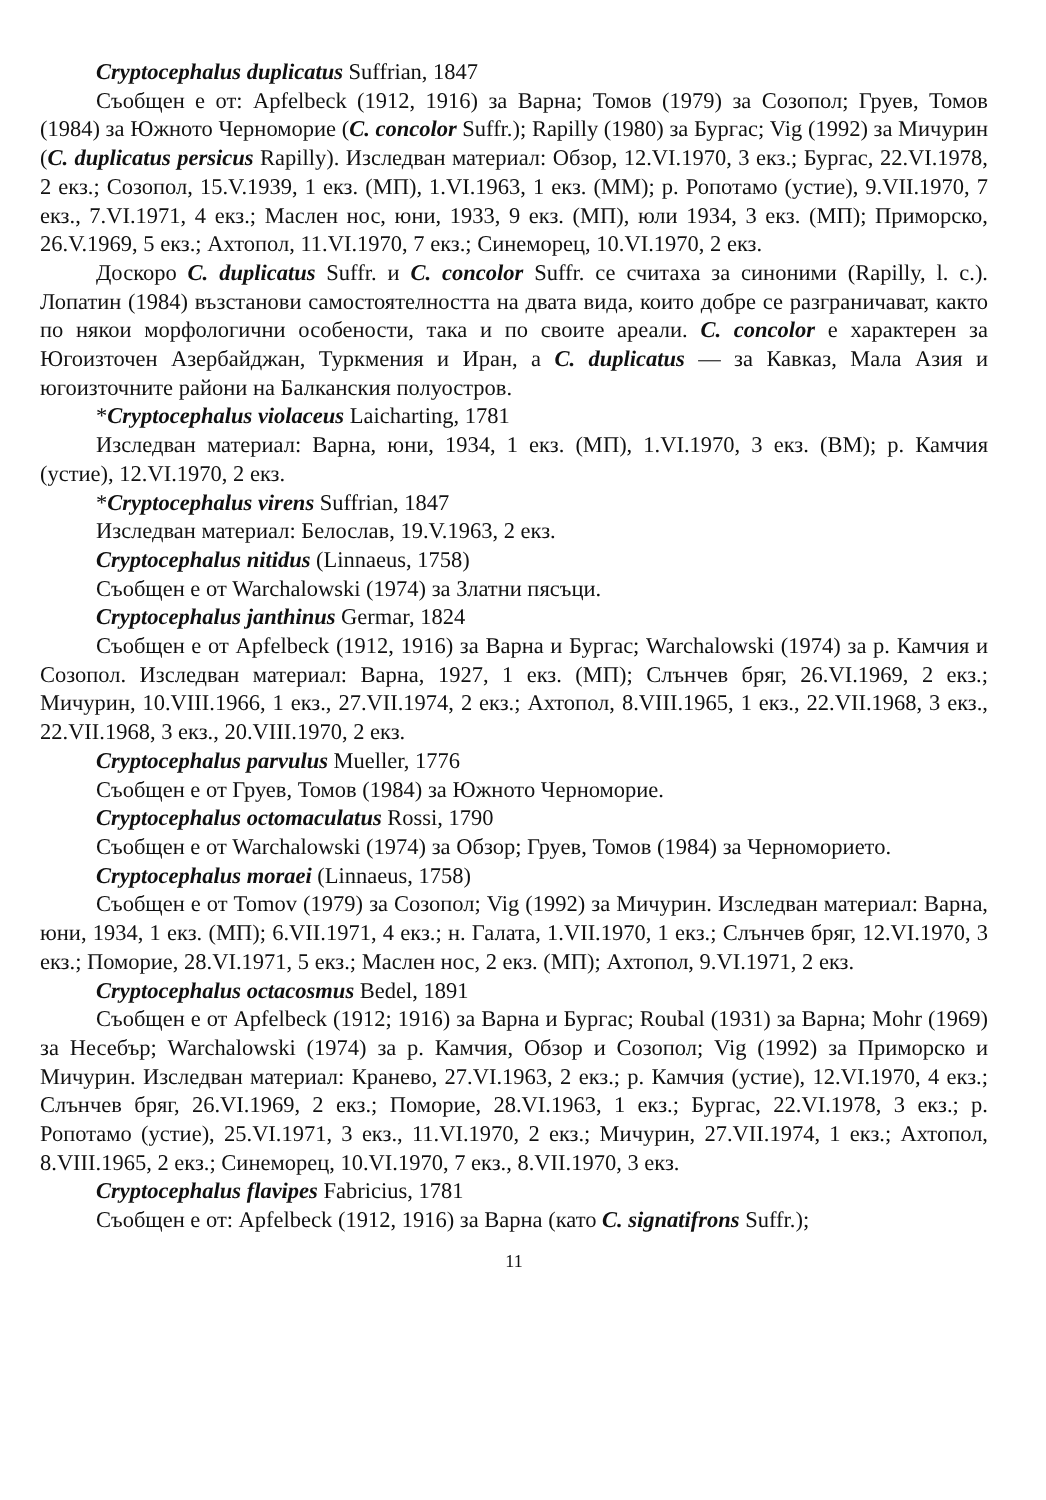Cryptocephalus duplicatus Suffrian, 1847
Съобщен е от: Apfelbeck (1912, 1916) за Варна; Томов (1979) за Созопол; Груев, Томов (1984) за Южното Черноморие (C. concolor Suffr.); Rapilly (1980) за Бургас; Vig (1992) за Мичурин (C. duplicatus persicus Rapilly). Изследван материал: Обзор, 12.VI.1970, 3 екз.; Бургас, 22.VI.1978, 2 екз.; Созопол, 15.V.1939, 1 екз. (МП), 1.VI.1963, 1 екз. (ММ); р. Ропотамо (устие), 9.VII.1970, 7 екз., 7.VI.1971, 4 екз.; Маслен нос, юни, 1933, 9 екз. (МП), юли 1934, 3 екз. (МП); Приморско, 26.V.1969, 5 екз.; Ахтопол, 11.VI.1970, 7 екз.; Синеморец, 10.VI.1970, 2 екз.
Доскоро C. duplicatus Suffr. и C. concolor Suffr. се считаха за синоними (Rapilly, l. c.). Лопатин (1984) възстанови самостоятелността на двата вида, които добре се разграничават, както по някои морфологични особености, така и по своите ареали. C. concolor е характерен за Югоизточен Азербайджан, Туркмения и Иран, а C. duplicatus — за Кавказ, Мала Азия и югоизточните райони на Балканския полуостров.
*Cryptocephalus violaceus Laicharting, 1781
Изследван материал: Варна, юни, 1934, 1 екз. (МП), 1.VI.1970, 3 екз. (ВМ); р. Камчия (устие), 12.VI.1970, 2 екз.
*Cryptocephalus virens Suffrian, 1847
Изследван материал: Белослав, 19.V.1963, 2 екз.
Cryptocephalus nitidus (Linnaeus, 1758)
Съобщен е от Warchalowski (1974) за Златни пясъци.
Cryptocephalus janthinus Germar, 1824
Съобщен е от Apfelbeck (1912, 1916) за Варна и Бургас; Warchalowski (1974) за р. Камчия и Созопол. Изследван материал: Варна, 1927, 1 екз. (МП); Слънчев бряг, 26.VI.1969, 2 екз.; Мичурин, 10.VIII.1966, 1 екз., 27.VII.1974, 2 екз.; Ахтопол, 8.VIII.1965, 1 екз., 22.VII.1968, 3 екз., 22.VII.1968, 3 екз., 20.VIII.1970, 2 екз.
Cryptocephalus parvulus Mueller, 1776
Съобщен е от Груев, Томов (1984) за Южното Черноморие.
Cryptocephalus octomaculatus Rossi, 1790
Съобщен е от Warchalowski (1974) за Обзор; Груев, Томов (1984) за Черноморието.
Cryptocephalus moraei (Linnaeus, 1758)
Съобщен е от Tomov (1979) за Созопол; Vig (1992) за Мичурин. Изследван материал: Варна, юни, 1934, 1 екз. (МП); 6.VII.1971, 4 екз.; н. Галата, 1.VII.1970, 1 екз.; Слънчев бряг, 12.VI.1970, 3 екз.; Поморие, 28.VI.1971, 5 екз.; Маслен нос, 2 екз. (МП); Ахтопол, 9.VI.1971, 2 екз.
Cryptocephalus octacosmus Bedel, 1891
Съобщен е от Apfelbeck (1912; 1916) за Варна и Бургас; Roubal (1931) за Варна; Mohr (1969) за Несебър; Warchalowski (1974) за р. Камчия, Обзор и Созопол; Vig (1992) за Приморско и Мичурин. Изследван материал: Кранево, 27.VI.1963, 2 екз.; р. Камчия (устие), 12.VI.1970, 4 екз.; Слънчев бряг, 26.VI.1969, 2 екз.; Поморие, 28.VI.1963, 1 екз.; Бургас, 22.VI.1978, 3 екз.; р. Ропотамо (устие), 25.VI.1971, 3 екз., 11.VI.1970, 2 екз.; Мичурин, 27.VII.1974, 1 екз.; Ахтопол, 8.VIII.1965, 2 екз.; Синеморец, 10.VI.1970, 7 екз., 8.VII.1970, 3 екз.
Cryptocephalus flavipes Fabricius, 1781
Съобщен е от: Apfelbeck (1912, 1916) за Варна (като C. signatifrons Suffr.);
11